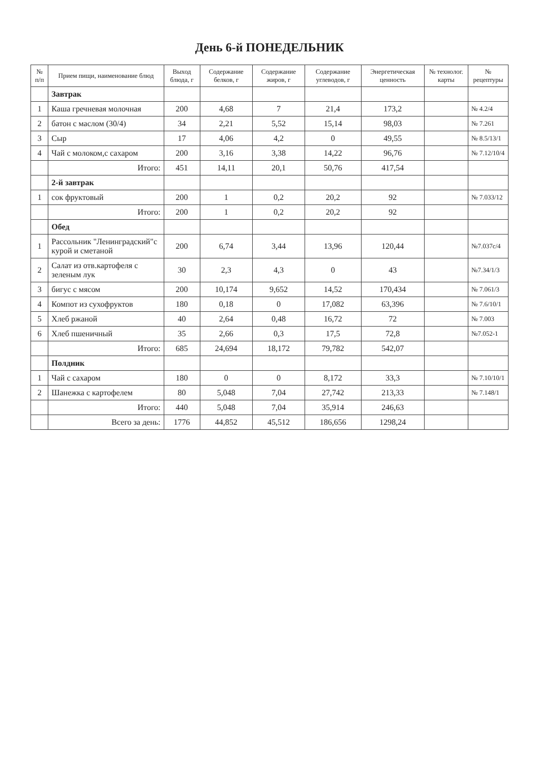День 6-й ПОНЕДЕЛЬНИК
| № п/п | Прием пищи, наименование блюд | Выход блюда, г | Содержание белков, г | Содержание жиров, г | Содержание углеводов, г | Энергетическая ценность | № технолог. карты | № рецептуры |
| --- | --- | --- | --- | --- | --- | --- | --- | --- |
| | Завтрак | | | | | | | |
| 1 | Каша гречневая молочная | 200 | 4,68 | 7 | 21,4 | 173,2 | | № 4.2/4 |
| 2 | батон с маслом (30/4) | 34 | 2,21 | 5,52 | 15,14 | 98,03 | | № 7.261 |
| 3 | Сыр | 17 | 4,06 | 4,2 | 0 | 49,55 | | № 8.5/13/1 |
| 4 | Чай с молоком,с сахаром | 200 | 3,16 | 3,38 | 14,22 | 96,76 | | № 7.12/10/4 |
| | Итого: | 451 | 14,11 | 20,1 | 50,76 | 417,54 | | |
| | 2-й завтрак | | | | | | | |
| 1 | сок фруктовый | 200 | 1 | 0,2 | 20,2 | 92 | | № 7.033/12 |
| | Итого: | 200 | 1 | 0,2 | 20,2 | 92 | | |
| | Обед | | | | | | | |
| 1 | Рассольник "Ленинградский"с курой и сметаной | 200 | 6,74 | 3,44 | 13,96 | 120,44 | | №7.037с/4 |
| 2 | Салат из отв.картофеля с зеленым лук | 30 | 2,3 | 4,3 | 0 | 43 | | №7.34/1/3 |
| 3 | бигус с мясом | 200 | 10,174 | 9,652 | 14,52 | 170,434 | | № 7.061/3 |
| 4 | Компот из сухофруктов | 180 | 0,18 | 0 | 17,082 | 63,396 | | № 7.6/10/1 |
| 5 | Хлеб ржаной | 40 | 2,64 | 0,48 | 16,72 | 72 | | № 7.003 |
| 6 | Хлеб пшеничный | 35 | 2,66 | 0,3 | 17,5 | 72,8 | | №7.052-1 |
| | Итого: | 685 | 24,694 | 18,172 | 79,782 | 542,07 | | |
| | Полдник | | | | | | | |
| 1 | Чай с сахаром | 180 | 0 | 0 | 8,172 | 33,3 | | № 7.10/10/1 |
| 2 | Шанежка с картофелем | 80 | 5,048 | 7,04 | 27,742 | 213,33 | | № 7.148/1 |
| | Итого: | 440 | 5,048 | 7,04 | 35,914 | 246,63 | | |
| | Всего за день: | 1776 | 44,852 | 45,512 | 186,656 | 1298,24 | | |